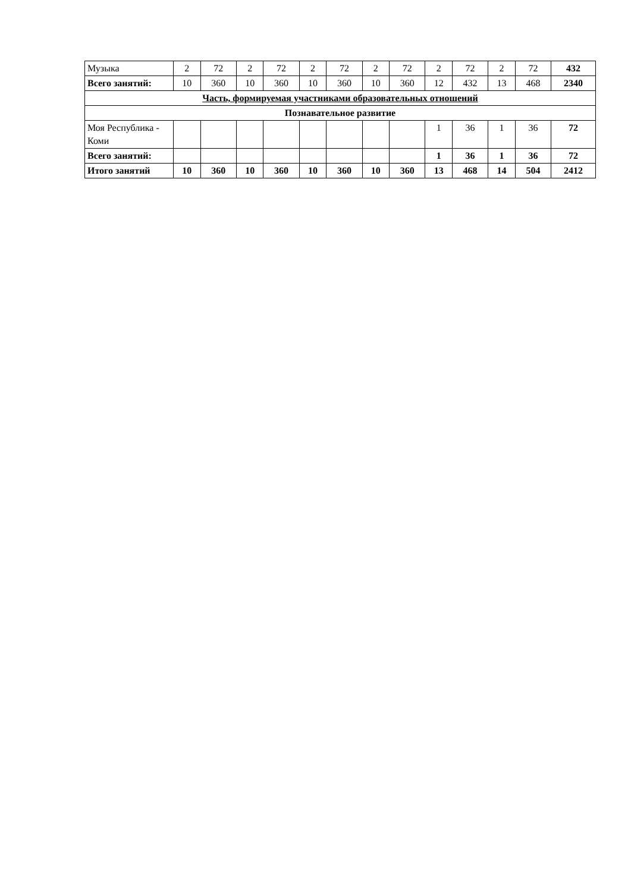| Музыка | 2 | 72 | 2 | 72 | 2 | 72 | 2 | 72 | 2 | 72 | 2 | 72 | 432 |
| Всего занятий: | 10 | 360 | 10 | 360 | 10 | 360 | 10 | 360 | 12 | 432 | 13 | 468 | 2340 |
| Часть, формируемая участниками образовательных отношений | | | | | | | | | | | | | |
| Познавательное развитие | | | | | | | | | | | | | |
| Моя Республика - Коми | | | | | | | | | 1 | 36 | 1 | 36 | 72 |
| Всего занятий: | | | | | | | | | 1 | 36 | 1 | 36 | 72 |
| Итого занятий | 10 | 360 | 10 | 360 | 10 | 360 | 10 | 360 | 13 | 468 | 14 | 504 | 2412 |